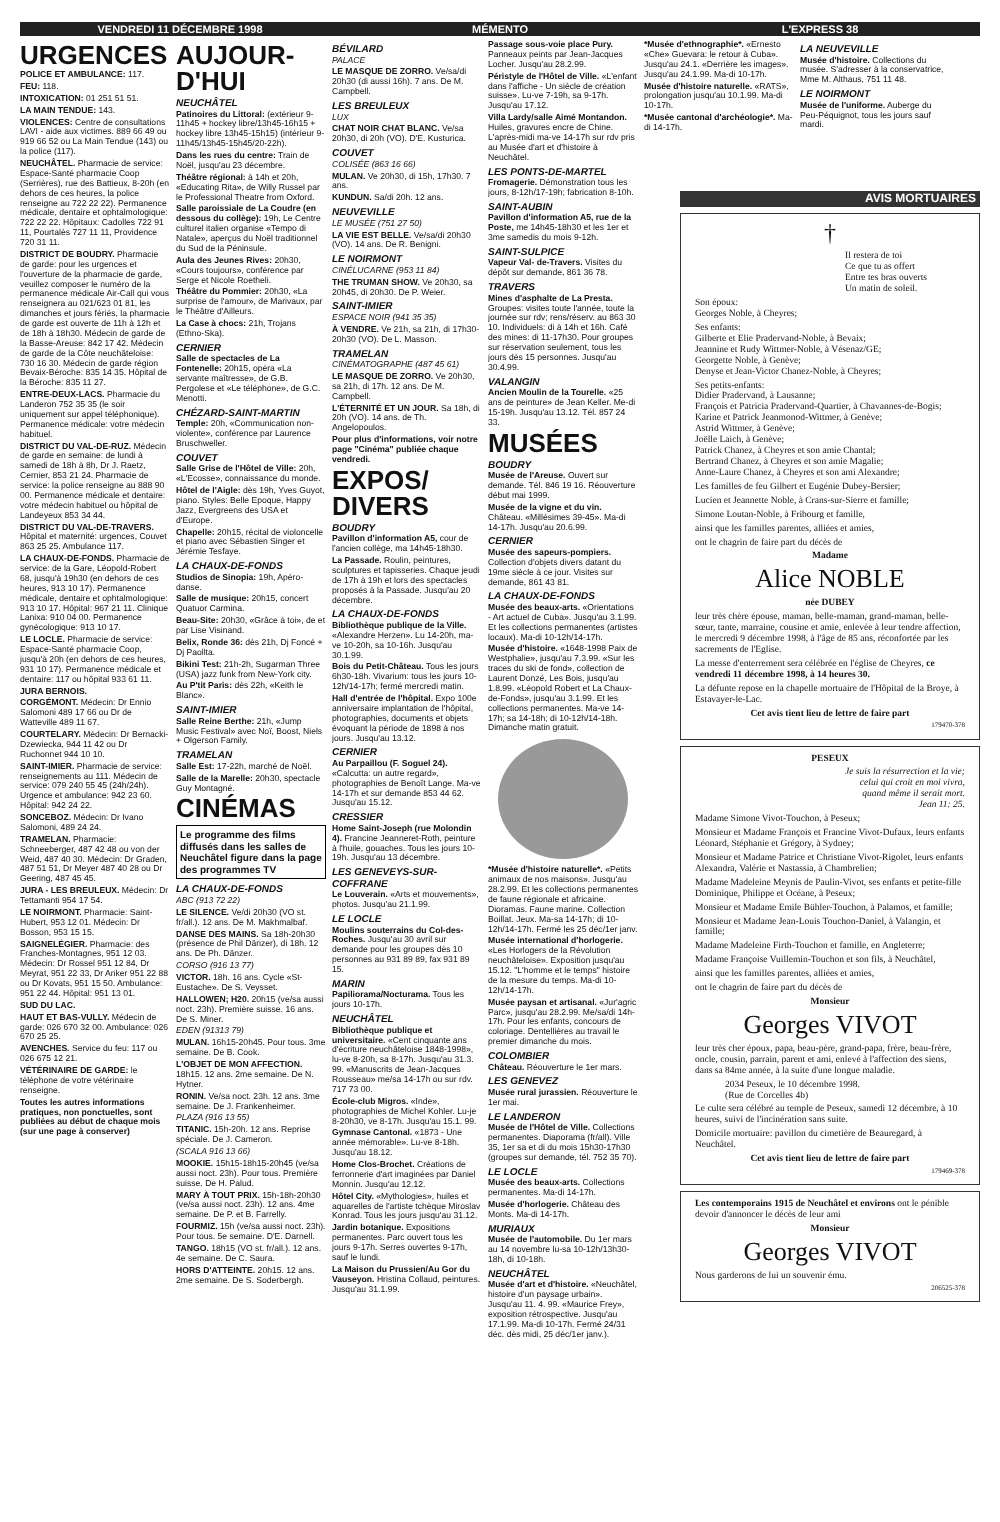VENDREDI 11 DÉCEMBRE 1998 MÉMENTO L'EXPRESS 38
URGENCES
POLICE ET AMBULANCE: 117.
FEU: 118.
INTOXICATION: 01 251 51 51.
LA MAIN TENDUE: 143.
VIOLENCES: Centre de consultations LAVI - aide aux victimes. 889 66 49 ou 919 66 52 ou La Main Tendue (143) ou la police (117).
NEUCHÂTEL. Pharmacie de service: Espace-Santé pharmacie Coop (Serrières), rue des Battieux, 8-20h (en dehors de ces heures, la police renseigne au 722 22 22). Permanence médicale, dentaire et ophtalmologique: 722 22 22. Hôpitaux: Cadolles 722 91 11, Pourtalès 727 11 11, Providence 720 31 11.
DISTRICT DE BOUDRY. Pharmacie de garde: pour les urgences et l'ouverture de la pharmacie de garde, veuillez composer le numéro de la permanence médicale Air-Call qui vous renseignera au 021/623 01 81, les dimanches et jours fériés, la pharmacie de garde est ouverte de 11h à 12h et de 18h à 18h30. Médecin de garde de la Basse-Areuse: 842 17 42. Médecin de garde de la Côte neuchâteloise: 730 16 30. Médecin de garde région Bevaix-Béroche: 835 14 35. Hôpital de la Béroche: 835 11 27.
ENTRE-DEUX-LACS. Pharmacie du Landeron 752 35 35 (le soir uniquement sur appel téléphonique). Permanence médicale: votre médecin habituel.
DISTRICT DU VAL-DE-RUZ. Médecin de garde en semaine: de lundi à samedi de 18h à 8h, Dr J. Raetz, Cernier, 853 21 24. Pharmacie de service: la police renseigne au 888 90 00. Permanence médicale et dentaire: votre médecin habituel ou hôpital de Landeyeux 853 34 44.
DISTRICT DU VAL-DE-TRAVERS. Hôpital et maternité: urgences, Couvet 863 25 25. Ambulance 117.
LA CHAUX-DE-FONDS. Pharmacie de service: de la Gare, Léopold-Robert 68, jusqu'à 19h30 (en dehors de ces heures, 913 10 17). Permanence médicale, dentaire et ophtalmologique: 913 10 17. Hôpital: 967 21 11. Clinique Lanixa: 910 04 00. Permanence gynécologique: 913 10 17.
LE LOCLE. Pharmacie de service: Espace-Santé pharmacie Coop, jusqu'à 20h (en dehors de ces heures, 931 10 17). Permanence médicale et dentaire: 117 ou hôpital 933 61 11.
JURA BERNOIS.
CORGÉMONT. Médecin: Dr Ennio Salomoni 489 17 66 ou Dr de Watteville 489 11 67.
COURTELARY. Médecin: Dr Bernacki-Dzewiecka, 944 11 42 ou Dr Ruchonnet 944 10 10.
SAINT-IMIER. Pharmacie de service: renseignements au 111. Médecin de service: 079 240 55 45 (24h/24h). Urgence et ambulance: 942 23 60. Hôpital: 942 24 22.
SONCEBOZ. Médecin: Dr Ivano Salomoni, 489 24 24.
TRAMELAN. Pharmacie: Schneeberger, 487 42 48 ou von der Weid, 487 40 30. Médecin: Dr Graden, 487 51 51, Dr Meyer 487 40 28 ou Dr Geering, 487 45 45.
JURA - LES BREULEUX. Médecin: Dr Tettamanti 954 17 54.
LE NOIRMONT. Pharmacie: Saint-Hubert, 953 12 01. Médecin: Dr Bosson, 953 15 15.
SAIGNELÉGIER. Pharmacie: des Franches-Montagnes, 951 12 03. Médecin: Dr Rossel 951 12 84, Dr Meyrat, 951 22 33, Dr Anker 951 22 88 ou Dr Kovats, 951 15 50. Ambulance: 951 22 44. Hôpital: 951 13 01.
SUD DU LAC.
HAUT ET BAS-VULLY. Médecin de garde: 026 670 32 00. Ambulance: 026 670 25 25.
AVENCHES. Service du feu: 117 ou 026 675 12 21.
VÉTÉRINAIRE DE GARDE: le téléphone de votre vétérinaire renseigne.
Toutes les autres informations pratiques, non ponctuelles, sont publiées au début de chaque mois (sur une page à conserver)
AUJOUR-D'HUI
NEUCHÂTEL
Patinoires du Littoral: (extérieur 9-11h45 + hockey libre/13h45-16h15 + hockey libre 13h45-15h15) (intérieur 9-11h45/13h45-15h45/20-22h).
Dans les rues du centre: Train de Noël, jusqu'au 23 décembre.
Théâtre régional: à 14h et 20h, «Educating Rita», de Willy Russel par le Professional Theatre from Oxford.
Salle paroissiale de La Coudre (en dessous du collège): 19h, Le Centre culturel italien organise «Tempo di Natale», aperçus du Noël traditionnel du Sud de la Péninsule.
Aula des Jeunes Rives: 20h30, «Cours toujours», conférence par Serge et Nicole Roetheli.
Théâtre du Pommier: 20h30, «La surprise de l'amour», de Marivaux, par le Théâtre d'Ailleurs.
La Case à chocs: 21h, Trojans (Ethno-Ska).
CERNIER
Salle de spectacles de La Fontenelle: 20h15, opéra «La servante maîtresse», de G.B. Pergolese et «Le téléphone», de G.C. Menotti.
CHÉZARD-SAINT-MARTIN
Temple: 20h, «Communication non-violente», conférence par Laurence Bruschweller.
COUVET
Salle Grise de l'Hôtel de Ville: 20h, «L'Ecosse», connaissance du monde.
Hôtel de l'Aigle: dès 19h, Yves Guyot, piano. Styles: Belle Epoque, Happy Jazz, Evergreens des USA et d'Europe.
Chapelle: 20h15, récital de violoncelle et piano avec Sébastien Singer et Jérémie Tesfaye.
LA CHAUX-DE-FONDS
Studios de Sinopia: 19h, Apéro-danse.
Salle de musique: 20h15, concert Quatuor Carmina.
Beau-Site: 20h30, «Grâce à toi», de et par Lise Visinand.
Belix, Ronde 36: dès 21h, Dj Foncé + Dj Paollta.
Bikini Test: 21h-2h, Sugarman Three (USA) jazz funk from New-York city.
Au P'tit Paris: dès 22h, «Keith le Blanc».
SAINT-IMIER
Salle Reine Berthe: 21h, «Jump Music Festival» avec Noï, Boost, Niels + Olgerson Family.
TRAMELAN
Salle Est: 17-22h, marché de Noël.
Salle de la Marelle: 20h30, spectacle Guy Montagné.
CINÉMAS
Le programme des films diffusés dans les salles de Neuchâtel figure dans la page des programmes TV
LA CHAUX-DE-FONDS
ABC (913 72 22)
LE SILENCE. Ve/di 20h30 (VO st. fr/all.). 12 ans. De M. Makhmalbaf.
DANSE DES MAINS. Sa 18h-20h30 (présence de Phil Dänzer), di 18h. 12 ans. De Ph. Dänzer.
CORSO (916 13 77)
VICTOR. 18h. 16 ans. Cycle «St-Eustache». De S. Veysset.
HALLOWEN; H20. 20h15 (ve/sa aussi noct. 23h). Première suisse. 16 ans. De S. Miner.
EDEN (91313 79)
MULAN. 16h15-20h45. Pour tous. 3me semaine. De B. Cook.
L'OBJET DE MON AFFECTION. 18h15. 12 ans. 2me semaine. De N. Hytner.
RONIN. Ve/sa noct. 23h. 12 ans. 3me semaine. De J. Frankenheimer.
PLAZA (916 13 55)
TITANIC. 15h-20h. 12 ans. Reprise spéciale. De J. Cameron.
(SCALA 916 13 66)
MOOKIE. 15h15-18h15-20h45 (ve/sa aussi noct. 23h). Pour tous. Première suisse. De H. Palud.
MARY À TOUT PRIX. 15h-18h-20h30 (ve/sa aussi noct. 23h). 12 ans. 4me semaine. De P. et B. Farrelly.
FOURMIZ. 15h (ve/sa aussi noct. 23h). Pour tous. 5e semaine. D'E. Darnell.
TANGO. 18h15 (VO st. fr/all.). 12 ans. 4e semaine. De C. Saura.
HORS D'ATTEINTE. 20h15. 12 ans. 2me semaine. De S. Soderbergh.
BÉVILARD
PALACE
LE MASQUE DE ZORRO. Ve/sa/di 20h30 (di aussi 16h). 7 ans. De M. Campbell.
LES BREULEUX
LUX
CHAT NOIR CHAT BLANC. Ve/sa 20h30, di 20h (VO). D'E. Kusturica.
COUVET
COLISÉE (863 16 66)
MULAN. Ve 20h30, di 15h, 17h30. 7 ans.
KUNDUN. Sa/di 20h. 12 ans.
NEUVEVILLE
LE MUSÉE (751 27 50)
LA VIE EST BELLE. Ve/sa/di 20h30 (VO). 14 ans. De R. Benigni.
LE NOIRMONT
CINÉLUCARNE (953 11 84)
THE TRUMAN SHOW. Ve 20h30, sa 20h45, di 20h30. De P. Weier.
SAINT-IMIER
ESPACE NOIR (941 35 35)
À VENDRE. Ve 21h, sa 21h, di 17h30-20h30 (VO). De L. Masson.
TRAMELAN
CINÉMATOGRAPHE (487 45 61)
LE MASQUE DE ZORRO. Ve 20h30, sa 21h, di 17h. 12 ans. De M. Campbell.
L'ÉTERNITÉ ET UN JOUR. Sa 18h, di 20h (VO). 14 ans. de Th. Angelopoulos.
Pour plus d'informations, voir notre page "Cinéma" publiée chaque vendredi.
EXPOS/ DIVERS
BOUDRY
Pavillon d'information A5, cour de l'ancien collège, ma 14h45-18h30.
La Passade. Roulin, peintures, sculptures et tapisseries. Chaque jeudi de 17h à 19h et lors des spectacles proposés à la Passade. Jusqu'au 20 décembre.
LA CHAUX-DE-FONDS
Bibliothèque publique de la Ville. «Alexandre Herzen». Lu 14-20h, ma-ve 10-20h, sa 10-16h. Jusqu'au 30.1.99.
Bois du Petit-Château. Tous les jours 6h30-18h. Vivarium: tous les jours 10-12h/14-17h; fermé mercredi matin.
Hall d'entrée de l'hôpital. Expo 100e anniversaire implantation de l'hôpital, photographies, documents et objets évoquant la période de 1898 à nos jours. Jusqu'au 13.12.
CERNIER
Au Parpaillou (F. Soguel 24). «Calcutta: un autre regard», photographies de Benoît Lange. Ma-ve 14-17h et sur demande 853 44 62. Jusqu'au 15.12.
CRESSIER
Home Saint-Joseph (rue Molondin 4). Francine Jeanneret-Roth, peinture à l'huile, gouaches. Tous les jours 10-19h. Jusqu'au 13 décembre.
LES GENEVEYS-SUR-COFFRANE
Le Louverain. «Arts et mouvements», photos. Jusqu'au 21.1.99.
LE LOCLE
Moulins souterrains du Col-des-Roches. Jusqu'au 30 avril sur demande pour les groupes dès 10 personnes au 931 89 89, fax 931 89 15.
MARIN
Papiliorama/Nocturama. Tous les jours 10-17h.
NEUCHÂTEL
Bibliothèque publique et universitaire. «Cent cinquante ans d'écriture neuchâteloise 1848-1998», lu-ve 8-20h, sa 8-17h. Jusqu'au 31.3. 99. «Manuscrits de Jean-Jacques Rousseau» me/sa 14-17h ou sur rdv. 717 73 00.
École-club Migros. «Inde», photographies de Michel Kohler. Lu-je 8-20h30, ve 8-17h. Jusqu'au 15.1. 99.
Gymnase Cantonal. «1873 - Une année mémorable». Lu-ve 8-18h. Jusqu'au 18.12.
Home Clos-Brochet. Créations de ferronnerie d'art imaginées par Daniel Monnin. Jusqu'au 12.12.
Hôtel City. «Mythologies», huiles et aquarelles de l'artiste tchèque Miroslav Konrad. Tous les jours jusqu'au 31.12.
Jardin botanique. Expositions permanentes. Parc ouvert tous les jours 9-17h. Serres ouvertes 9-17h, sauf le lundi.
La Maison du Prussien/Au Gor du Vauseyon. Hristina Collaud, peintures. Jusqu'au 31.1.99.
Passage sous-voie place Pury. Panneaux peints par Jean-Jacques Locher. Jusqu'au 28.2.99.
Péristyle de l'Hôtel de Ville. «L'enfant dans l'affiche - Un siècle de création suisse». Lu-ve 7-19h, sa 9-17h. Jusqu'au 17.12.
Villa Lardy/salle Aimé Montandon. Huiles, gravures encre de Chine. L'après-midi ma-ve 14-17h sur rdv pris au Musée d'art et d'histoire à Neuchâtel.
LES PONTS-DE-MARTEL
Fromagerie. Démonstration tous les jours, 8-12h/17-19h; fabrication 8-10h.
SAINT-AUBIN
Pavillon d'information A5, rue de la Poste, me 14h45-18h30 et les 1er et 3me samedis du mois 9-12h.
SAINT-SULPICE
Vapeur Val- de-Travers. Visites du dépôt sur demande, 861 36 78.
TRAVERS
Mines d'asphalte de La Presta. Groupes: visites toute l'année, toute la journée sur rdv; rens/réserv. au 863 30 10. Individuels: di à 14h et 16h. Café des mines: di 11-17h30. Pour groupes sur réservation seulement, tous les jours dès 15 personnes. Jusqu'au 30.4.99.
VALANGIN
Ancien Moulin de la Tourelle. «25 ans de peinture» de Jean Keller. Me-di 15-19h. Jusqu'au 13.12. Tél. 857 24 33.
MUSÉES
BOUDRY
Musée de l'Areuse. Ouvert sur demande. Tél. 846 19 16. Réouverture début mai 1999.
Musée de la vigne et du vin. Château. «Millésimes 39-45». Ma-di 14-17h. Jusqu'au 20.6.99.
CERNIER
Musée des sapeurs-pompiers. Collection d'objets divers datant du 19me siècle à ce jour. Visites sur demande, 861 43 81.
LA CHAUX-DE-FONDS
Musée des beaux-arts. «Orientations - Art actuel de Cuba». Jusqu'au 3.1.99. Et les collections permanentes (artistes locaux). Ma-di 10-12h/14-17h.
Musée d'histoire. «1648-1998 Paix de Westphalie», jusqu'au 7.3.99. «Sur les traces du ski de fond», collection de Laurent Donzé, Les Bois, jusqu'au 1.8.99. «Léopold Robert et La Chaux-de-Fonds», jusqu'au 3.1.99. Et les collections permanentes. Ma-ve 14-17h; sa 14-18h; di 10-12h/14-18h. Dimanche matin gratuit.
*Musée d'histoire naturelle*. «Petits animaux de nos maisons». Jusqu'au 28.2.99. Et les collections permanentes de faune régionale et africaine. Dioramas. Faune marine. Collection Boillat. Jeux. Ma-sa 14-17h; di 10-12h/14-17h. Fermé les 25 déc/1er janv.
Musée international d'horlogerie. «Les Horlogers de la Révolution neuchâteloise». Exposition jusqu'au 15.12. "L'homme et le temps" histoire de la mesure du temps. Ma-di 10-12h/14-17h.
Musée paysan et artisanal. «Jur'agric Parc», jusqu'au 28.2.99. Me/sa/di 14h-17h. Pour les enfants, concours de coloriage. Dentellières au travail le premier dimanche du mois.
COLOMBIER
Château. Réouverture le 1er mars.
LES GENEVEZ
Musée rural jurassien. Réouverture le 1er mai.
LE LANDERON
Musée de l'Hôtel de Ville. Collections permanentes. Diaporama (fr/all). Ville 35, 1er sa et di du mois 15h30-17h30 (groupes sur demande, tél. 752 35 70).
LE LOCLE
Musée des beaux-arts. Collections permanentes. Ma-di 14-17h.
Musée d'horlogerie. Château des Monts. Ma-di 14-17h.
MURIAUX
Musée de l'automobile. Du 1er mars au 14 novembre lu-sa 10-12h/13h30-18h, di 10-18h.
NEUCHÂTEL
Musée d'art et d'histoire. «Neuchâtel, histoire d'un paysage urbain». Jusqu'au 11. 4. 99. «Maurice Frey», exposition rétrospective. Jusqu'au 17.1.99. Ma-di 10-17h. Fermé 24/31 déc. dès midi, 25 déc/1er janv.).
*Musée d'ethnographie*. «Ernesto «Che» Guevara: le retour à Cuba». Jusqu'au 24.1. «Derrière les images». Jusqu'au 24.1.99. Ma-di 10-17h.
Musée d'histoire naturelle. «RATS», prolongation jusqu'au 10.1.99. Ma-di 10-17h.
*Musée cantonal d'archéologie*. Ma-di 14-17h.
LA NEUVEVILLE
Musée d'histoire. Collections du musée. S'adresser à la conservatrice, Mme M. Althaus, 751 11 48.
LE NOIRMONT
Musée de l'uniforme. Auberge du Peu-Péquignot, tous les jours sauf mardi.
AVIS MORTUAIRES
†
Il restera de toi
Ce que tu as offert
Entre tes bras ouverts
Un matin de soleil.
Son époux:
Georges Noble, à Cheyres;
Ses enfants:
Gilberte et Elie Pradervand-Noble, à Bevaix;
Jeannine et Rudy Wittmer-Noble, à Vésenaz/GE;
Georgette Noble, à Genève;
Denyse et Jean-Victor Chanez-Noble, à Cheyres;
Ses petits-enfants:
Didier Pradervand, à Lausanne;
François et Patricia Pradervand-Quartier, à Chavannes-de-Bogis;
Karine et Patrick Jeanmonod-Wittmer, à Genève;
Astrid Wittmer, à Genève;
Joëlle Laich, à Genève;
Patrick Chanez, à Cheyres et son amie Chantal;
Bertrand Chanez, à Cheyres et son amie Magalie;
Anne-Laure Chanez, à Cheyres et son ami Alexandre;
Les familles de feu Gilbert et Eugénie Dubey-Bersier;
Lucien et Jeannette Noble, à Crans-sur-Sierre et famille;
Simone Loutan-Noble, à Fribourg et famille,
ainsi que les familles parentes, alliées et amies,
ont le chagrin de faire part du décès de
Madame
Alice NOBLE
née DUBEY
leur très chère épouse, maman, belle-maman, grand-maman, belle-sœur, tante, marraine, cousine et amie, enlevée à leur tendre affection, le mercredi 9 décembre 1998, à l'âge de 85 ans, réconfortée par les sacrements de l'Eglise.
La messe d'enterrement sera célébrée en l'église de Cheyres, ce vendredi 11 décembre 1998, à 14 heures 30.
La défunte repose en la chapelle mortuaire de l'Hôpital de la Broye, à Estavayer-le-Lac.
Cet avis tient lieu de lettre de faire part
179470-378
PESEUX
Je suis la résurrection et la vie;
celui qui croit en moi vivra,
quand même il serait mort.
Jean 11: 25.
Madame Simone Vivot-Touchon, à Peseux;
Monsieur et Madame François et Francine Vivot-Dufaux, leurs enfants Léonard, Stéphanie et Grégory, à Sydney;
Monsieur et Madame Patrice et Christiane Vivot-Rigolet, leurs enfants Alexandra, Valérie et Nastassia, à Chambrelien;
Madame Madeleine Meynis de Paulin-Vivot, ses enfants et petite-fille Dominique, Philippe et Océane, à Peseux;
Monsieur et Madame Emile Bühler-Touchon, à Palamos, et famille;
Monsieur et Madame Jean-Louis Touchon-Daniel, à Valangin, et famille;
Madame Madeleine Firth-Touchon et famille, en Angleterre;
Madame Françoise Vuillemin-Touchon et son fils, à Neuchâtel,
ainsi que les familles parentes, alliées et amies,
ont le chagrin de faire part du décès de
Monsieur
Georges VIVOT
leur très cher époux, papa, beau-père, grand-papa, frère, beau-frère, oncle, cousin, parrain, parent et ami, enlevé à l'affection des siens, dans sa 84me année, à la suite d'une longue maladie.
2034 Peseux, le 10 décembre 1998.
(Rue de Corcelles 4b)
Le culte sera célébré au temple de Peseux, samedi 12 décembre, à 10 heures, suivi de l'incinération sans suite.
Domicile mortuaire: pavillon du cimetière de Beauregard, à Neuchâtel.
Cet avis tient lieu de lettre de faire part
179469-378
Les contemporains 1915 de Neuchâtel et environs ont le pénible devoir d'annoncer le décès de leur ami
Monsieur
Georges VIVOT
Nous garderons de lui un souvenir ému.
206525-378